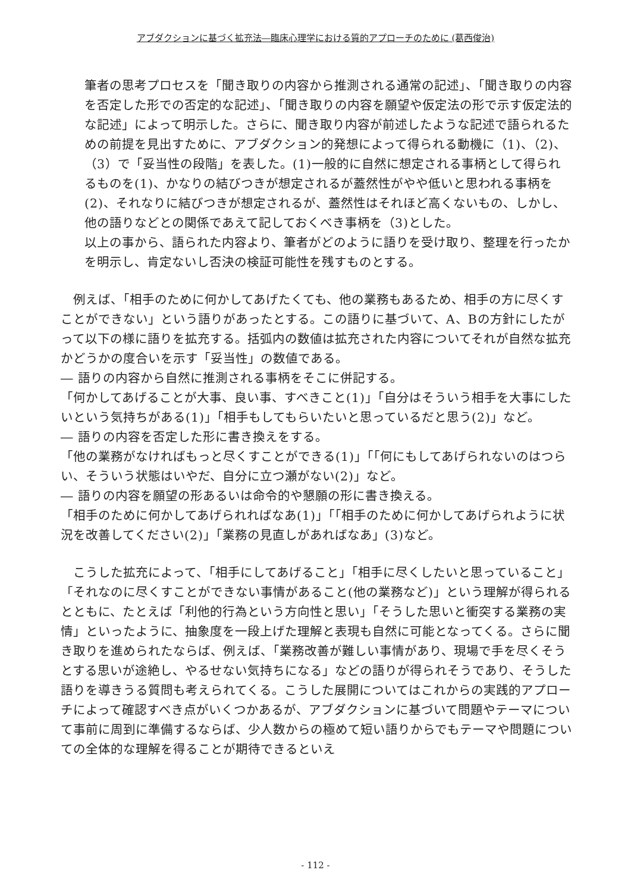アブダクションに基づく拡充法―臨床心理学における質的アプローチのために (葛西俊治)
筆者の思考プロセスを「聞き取りの内容から推測される通常の記述」、「聞き取りの内容を否定した形での否定的な記述」、「聞き取りの内容を願望や仮定法の形で示す仮定法的な記述」によって明示した。さらに、聞き取り内容が前述したような記述で語られるための前提を見出すために、アブダクション的発想によって得られる動機に（1)、（2)、（3）で「妥当性の段階」を表した。(1)一般的に自然に想定される事柄として得られるものを(1)、かなりの結びつきが想定されるが蓋然性がやや低いと思われる事柄を(2)、それなりに結びつきが想定されるが、蓋然性はそれほど高くないもの、しかし、他の語りなどとの関係であえて記しておくべき事柄を（3)とした。
以上の事から、語られた内容より、筆者がどのように語りを受け取り、整理を行ったかを明示し、肯定ないし否決の検証可能性を残すものとする。
　例えば、「相手のために何かしてあげたくても、他の業務もあるため、相手の方に尽くすことができない」という語りがあったとする。この語りに基づいて、A、Bの方針にしたがって以下の様に語りを拡充する。括弧内の数値は拡充された内容についてそれが自然な拡充かどうかの度合いを示す「妥当性」の数値である。
― 語りの内容から自然に推測される事柄をそこに併記する。
「何かしてあげることが大事、良い事、すべきこと(1)」「自分はそういう相手を大事にしたいという気持ちがある(1)」「相手もしてもらいたいと思っているだと思う(2)」など。
― 語りの内容を否定した形に書き換えをする。
「他の業務がなければもっと尽くすことができる(1)」「「何にもしてあげられないのはつらい、そういう状態はいやだ、自分に立つ瀬がない(2)」など。
― 語りの内容を願望の形あるいは命令的や懇願の形に書き換える。
「相手のために何かしてあげられればなあ(1)」「「相手のために何かしてあげられように状況を改善してください(2)」「業務の見直しがあればなあ」(3)など。
　こうした拡充によって、「相手にしてあげること」「相手に尽くしたいと思っていること」「それなのに尽くすことができない事情があること(他の業務など)」という理解が得られるとともに、たとえば「利他的行為という方向性と思い」「そうした思いと衝突する業務の実情」といったように、抽象度を一段上げた理解と表現も自然に可能となってくる。さらに聞き取りを進められたならば、例えば、「業務改善が難しい事情があり、現場で手を尽くそうとする思いが途絶し、やるせない気持ちになる」などの語りが得られそうであり、そうした語りを導きうる質問も考えられてくる。こうした展開についてはこれからの実践的アプローチによって確認すべき点がいくつかあるが、アブダクションに基づいて問題やテーマについて事前に周到に準備するならば、少人数からの極めて短い語りからでもテーマや問題についての全体的な理解を得ることが期待できるといえ
- 112 -